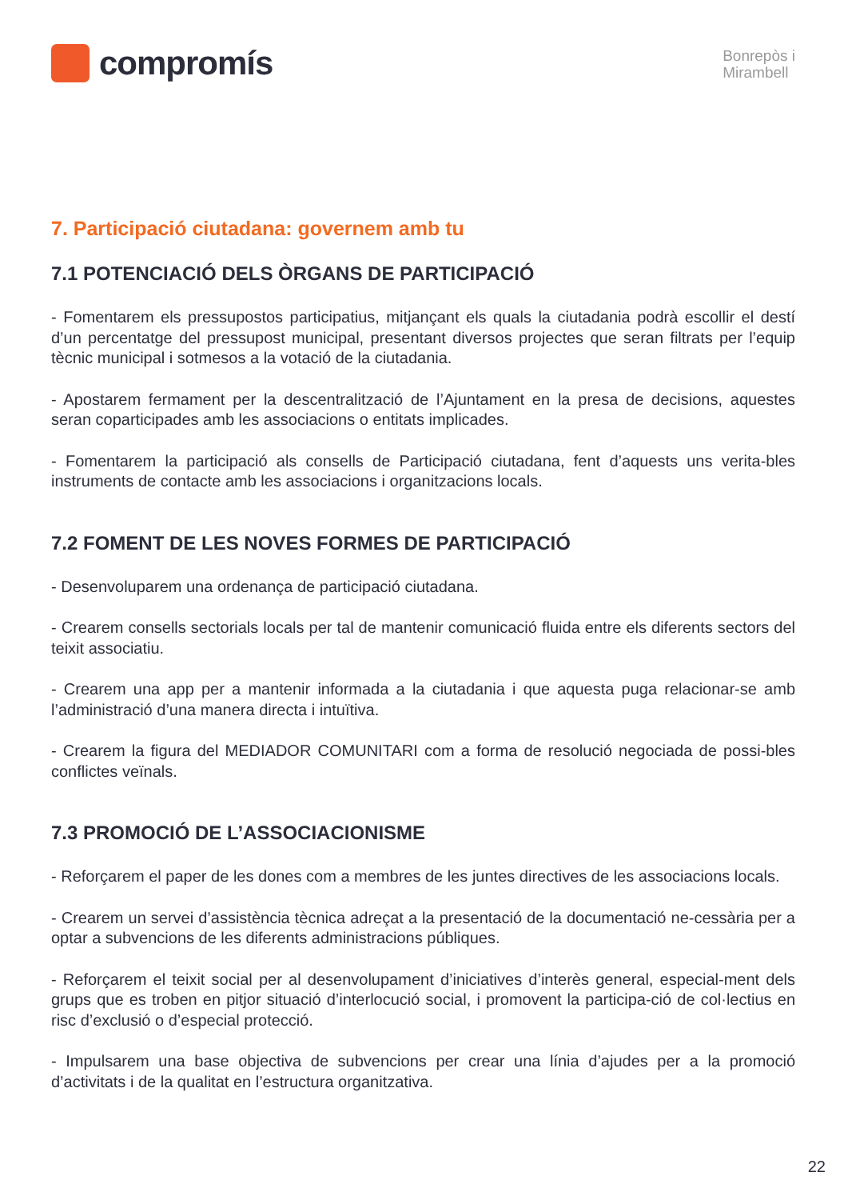compromís
Bonrepòs i
Mirambell
7. Participació ciutadana: governem amb tu
7.1 POTENCIACIÓ DELS ÒRGANS DE PARTICIPACIÓ
- Fomentarem els pressupostos participatius, mitjançant els quals la ciutadania podrà escollir el destí d’un percentatge del pressupost municipal, presentant diversos projectes que seran filtrats per l’equip tècnic municipal i sotmesos a la votació de la ciutadania.
- Apostarem fermament per la descentralització de l’Ajuntament en la presa de decisions, aquestes seran coparticipades amb les associacions o entitats implicades.
- Fomentarem la participació als consells de Participació ciutadana, fent d’aquests uns verita-bles instruments de contacte amb les associacions i organitzacions locals.
7.2 FOMENT DE LES NOVES FORMES DE PARTICIPACIÓ
- Desenvoluparem una ordenança de participació ciutadana.
- Crearem consells sectorials locals per tal de mantenir comunicació fluida entre els diferents sectors del teixit associatiu.
- Crearem una app per a mantenir informada a la ciutadania i que aquesta puga relacionar-se amb l’administració d’una manera directa i intuïtiva.
- Crearem la figura del MEDIADOR COMUNITARI com a forma de resolució negociada de possi-bles conflictes veïnals.
7.3 PROMOCIÓ DE L’ASSOCIACIONISME
- Reforçarem el paper de les dones com a membres de les juntes directives de les associacions locals.
- Crearem un servei d’assistència tècnica adreçat a la presentació de la documentació ne-cessària per a optar a subvencions de les diferents administracions públiques.
- Reforçarem el teixit social per al desenvolupament d’iniciatives d’interès general, especial-ment dels grups que es troben en pitjor situació d’interlocució social, i promovent la participa-ció de col·lectius en risc d’exclusió o d’especial protecció.
- Impulsarem una base objectiva de subvencions per crear una línia d’ajudes per a la promoció d’activitats i de la qualitat en l’estructura organitzativa.
22